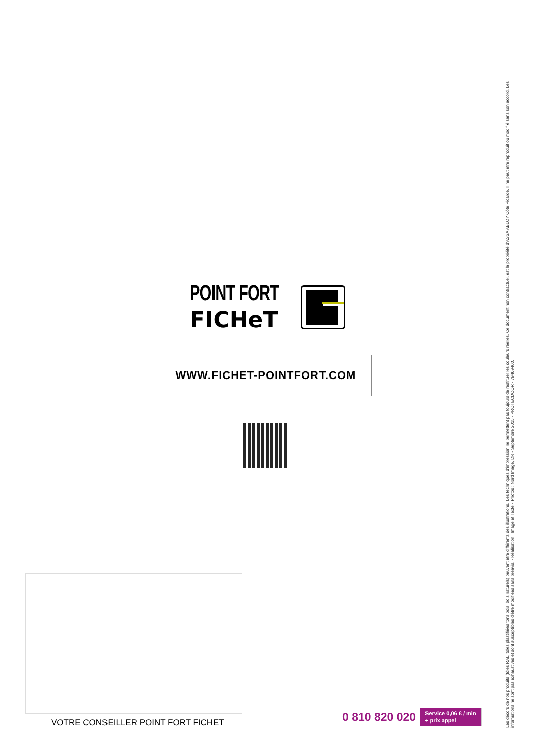POINT FORT
FICHeT
WWW.FICHET-POINTFORT.COM
VOTRE CONSEILLER POINT FORT FICHET
0 810 820 020
Service 0,06 € / min
+ prix appel
Les décors de nos produits (tôles RAL, tôles plastifiées tons bois, bois naturels) peuvent être différents des illustrations. Les techniques d'impression ne permettent pas toujours de restituer les couleurs réelles. Ce document non contractuel. est la propriété d'ASSA ABLOY Côte Picarde. Il ne peut être reproduit ou modifié sans son accord. Les informations ne sont pas exhaustives et sont susceptibles d'être modifiées sans préavis. - Réalisation : Image et Texte - Photos : Nord Image, DR - Septembre 2015 - PROTECDOOR - 79409400.